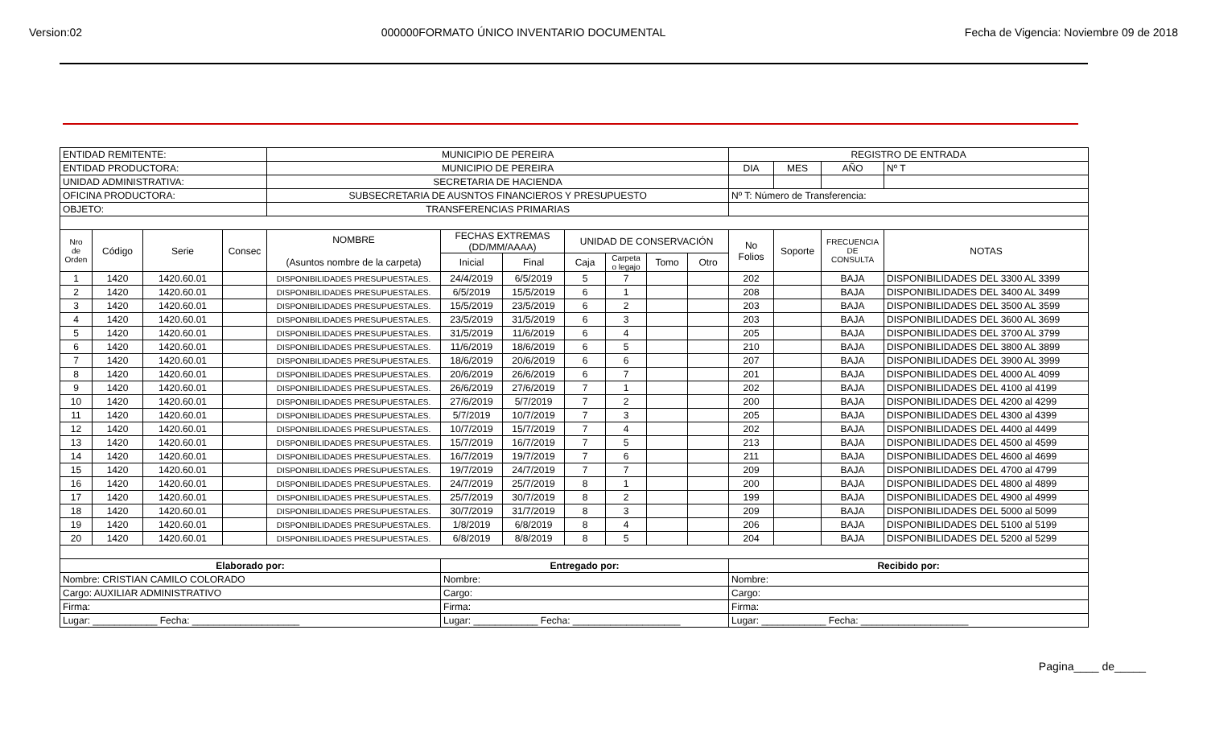Version:02 000000FORMATO ÚNICO INVENTARIO DOCUMENTAL Fecha de Vigencia: Noviembre 09 de 2018
| ENTIDAD REMITENTE: | | | | MUNICIPIO DE PEREIRA | | | | | | | REGISTRO DE ENTRADA | | | |
| ENTIDAD PRODUCTORA: | | | | MUNICIPIO DE PEREIRA | | | | | | | DIA | MES | AÑO | Nº T |
| UNIDAD ADMINISTRATIVA: | | | | SECRETARIA DE HACIENDA | | | | | | | | | | |
| OFICINA PRODUCTORA: | | | | SUBSECRETARIA DE AUSNTOS FINANCIEROS Y PRESUPUESTO | | | | | | | Nº T: Número de Transferencia: | | | |
| OBJETO: | | | | TRANSFERENCIAS PRIMARIAS | | | | | | | | | | |
| Nro de Orden | Código | Serie | Consec | NOMBRE (Asuntos nombre de la carpeta) | FECHAS EXTREMAS (DD/MM/AAAA) | | UNIDAD DE CONSERVACIÓN | | | | No Folios | Soporte | FRECUENCIA DE CONSULTA | NOTAS |
| | | | | | Inicial | Final | Caja | Carpeta o legajo | Tomo | Otro | | | | |
| 1 | 1420 | 1420.60.01 | | DISPONIBILIDADES PRESUPUESTALES. | 24/4/2019 | 6/5/2019 | 5 | 7 | | | 202 | | BAJA | DISPONIBILIDADES DEL 3300 AL 3399 |
| 2 | 1420 | 1420.60.01 | | DISPONIBILIDADES PRESUPUESTALES. | 6/5/2019 | 15/5/2019 | 6 | 1 | | | 208 | | BAJA | DISPONIBILIDADES DEL 3400 AL 3499 |
| 3 | 1420 | 1420.60.01 | | DISPONIBILIDADES PRESUPUESTALES. | 15/5/2019 | 23/5/2019 | 6 | 2 | | | 203 | | BAJA | DISPONIBILIDADES DEL 3500 AL 3599 |
| 4 | 1420 | 1420.60.01 | | DISPONIBILIDADES PRESUPUESTALES. | 23/5/2019 | 31/5/2019 | 6 | 3 | | | 203 | | BAJA | DISPONIBILIDADES DEL 3600 AL 3699 |
| 5 | 1420 | 1420.60.01 | | DISPONIBILIDADES PRESUPUESTALES. | 31/5/2019 | 11/6/2019 | 6 | 4 | | | 205 | | BAJA | DISPONIBILIDADES DEL 3700 AL 3799 |
| 6 | 1420 | 1420.60.01 | | DISPONIBILIDADES PRESUPUESTALES. | 11/6/2019 | 18/6/2019 | 6 | 5 | | | 210 | | BAJA | DISPONIBILIDADES DEL 3800 AL 3899 |
| 7 | 1420 | 1420.60.01 | | DISPONIBILIDADES PRESUPUESTALES. | 18/6/2019 | 20/6/2019 | 6 | 6 | | | 207 | | BAJA | DISPONIBILIDADES DEL 3900 AL 3999 |
| 8 | 1420 | 1420.60.01 | | DISPONIBILIDADES PRESUPUESTALES. | 20/6/2019 | 26/6/2019 | 6 | 7 | | | 201 | | BAJA | DISPONIBILIDADES DEL 4000 AL 4099 |
| 9 | 1420 | 1420.60.01 | | DISPONIBILIDADES PRESUPUESTALES. | 26/6/2019 | 27/6/2019 | 7 | 1 | | | 202 | | BAJA | DISPONIBILIDADES DEL 4100 al 4199 |
| 10 | 1420 | 1420.60.01 | | DISPONIBILIDADES PRESUPUESTALES. | 27/6/2019 | 5/7/2019 | 7 | 2 | | | 200 | | BAJA | DISPONIBILIDADES DEL 4200 al 4299 |
| 11 | 1420 | 1420.60.01 | | DISPONIBILIDADES PRESUPUESTALES. | 5/7/2019 | 10/7/2019 | 7 | 3 | | | 205 | | BAJA | DISPONIBILIDADES DEL 4300 al 4399 |
| 12 | 1420 | 1420.60.01 | | DISPONIBILIDADES PRESUPUESTALES. | 10/7/2019 | 15/7/2019 | 7 | 4 | | | 202 | | BAJA | DISPONIBILIDADES DEL 4400 al 4499 |
| 13 | 1420 | 1420.60.01 | | DISPONIBILIDADES PRESUPUESTALES. | 15/7/2019 | 16/7/2019 | 7 | 5 | | | 213 | | BAJA | DISPONIBILIDADES DEL 4500 al 4599 |
| 14 | 1420 | 1420.60.01 | | DISPONIBILIDADES PRESUPUESTALES. | 16/7/2019 | 19/7/2019 | 7 | 6 | | | 211 | | BAJA | DISPONIBILIDADES DEL 4600 al 4699 |
| 15 | 1420 | 1420.60.01 | | DISPONIBILIDADES PRESUPUESTALES. | 19/7/2019 | 24/7/2019 | 7 | 7 | | | 209 | | BAJA | DISPONIBILIDADES DEL 4700 al 4799 |
| 16 | 1420 | 1420.60.01 | | DISPONIBILIDADES PRESUPUESTALES. | 24/7/2019 | 25/7/2019 | 8 | 1 | | | 200 | | BAJA | DISPONIBILIDADES DEL 4800 al 4899 |
| 17 | 1420 | 1420.60.01 | | DISPONIBILIDADES PRESUPUESTALES. | 25/7/2019 | 30/7/2019 | 8 | 2 | | | 199 | | BAJA | DISPONIBILIDADES DEL 4900 al 4999 |
| 18 | 1420 | 1420.60.01 | | DISPONIBILIDADES PRESUPUESTALES. | 30/7/2019 | 31/7/2019 | 8 | 3 | | | 209 | | BAJA | DISPONIBILIDADES DEL 5000 al 5099 |
| 19 | 1420 | 1420.60.01 | | DISPONIBILIDADES PRESUPUESTALES. | 1/8/2019 | 6/8/2019 | 8 | 4 | | | 206 | | BAJA | DISPONIBILIDADES DEL 5100 al 5199 |
| 20 | 1420 | 1420.60.01 | | DISPONIBILIDADES PRESUPUESTALES. | 6/8/2019 | 8/8/2019 | 8 | 5 | | | 204 | | BAJA | DISPONIBILIDADES DEL 5200 al 5299 |
| Elaborado por: | | | | | Entregado por: | | | | | | Recibido por: | | | |
| Nombre: CRISTIAN CAMILO COLORADO | | | | | Nombre: | | | | | | Nombre: | | | |
| Cargo: AUXILIAR ADMINISTRATIVO | | | | | Cargo: | | | | | | Cargo: | | | |
| Firma: | | | | | Firma: | | | | | | Firma: | | | |
| Lugar: ____________ Fecha: ____________________ | | | | | Lugar: ____________ Fecha: ____________________ | | | | | | Lugar: ____________ Fecha: ____________________ | | | |
Pagina____ de_____